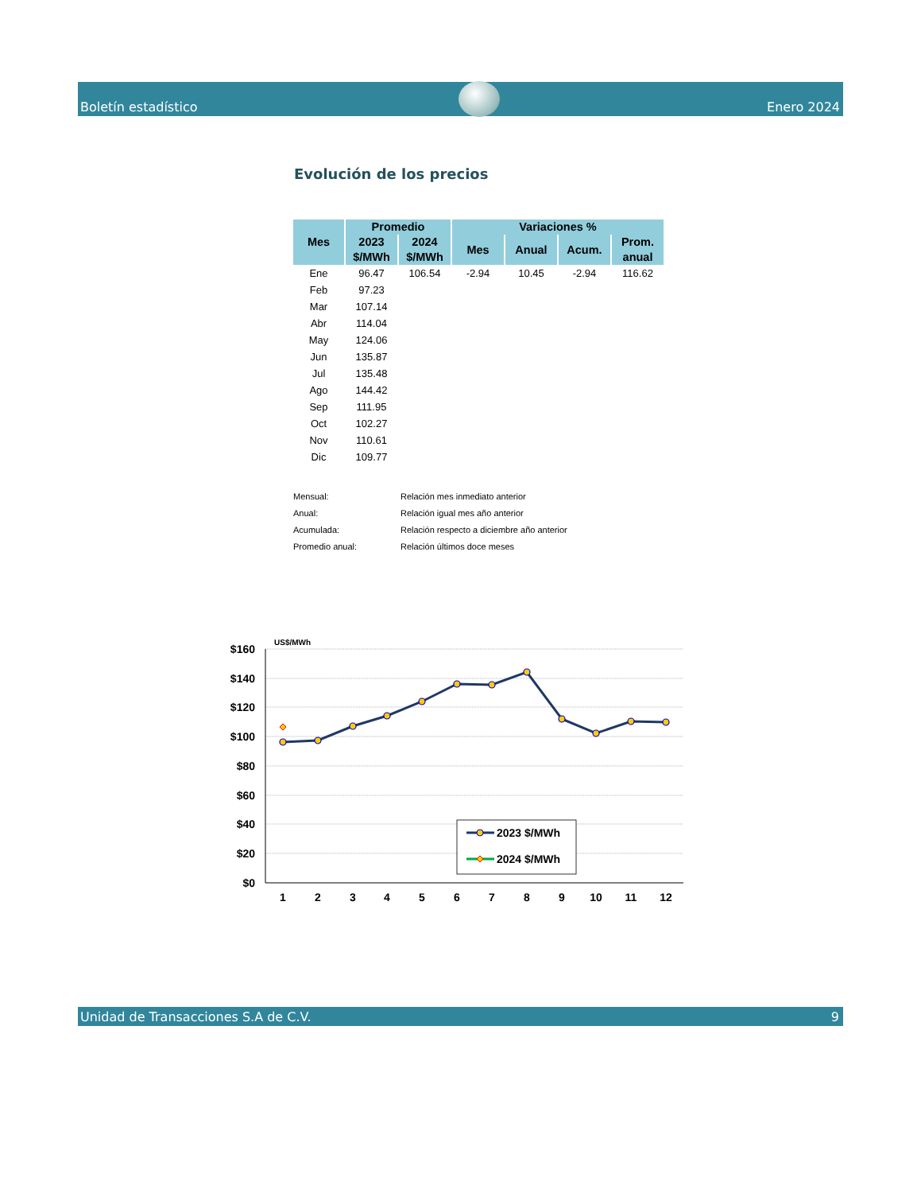Boletín estadístico Enero 2024
Evolución de los precios
| Mes | Promedio | | Variaciones % | | | |
| --- | --- | --- | --- | --- | --- | --- |
| | 2023 $/MWh | 2024 $/MWh | Mes | Anual | Acum. | Prom. anual |
| Ene | 96.47 | 106.54 | -2.94 | 10.45 | -2.94 | 116.62 |
| Feb | 97.23 | | | | | |
| Mar | 107.14 | | | | | |
| Abr | 114.04 | | | | | |
| May | 124.06 | | | | | |
| Jun | 135.87 | | | | | |
| Jul | 135.48 | | | | | |
| Ago | 144.42 | | | | | |
| Sep | 111.95 | | | | | |
| Oct | 102.27 | | | | | |
| Nov | 110.61 | | | | | |
| Dic | 109.77 | | | | | |
Mensual: Relación mes inmediato anterior
Anual: Relación igual mes año anterior
Acumulada: Relación respecto a diciembre año anterior
Promedio anual: Relación últimos doce meses
US$/MWh
$160
$140
$120
$100
$80
$60
$40
$20
$0
1
2
3
4
5
6
7
8
9
10
11
12
2023 $/MWh
2024 $/MWh
Unidad de Transacciones S.A de C.V. 9